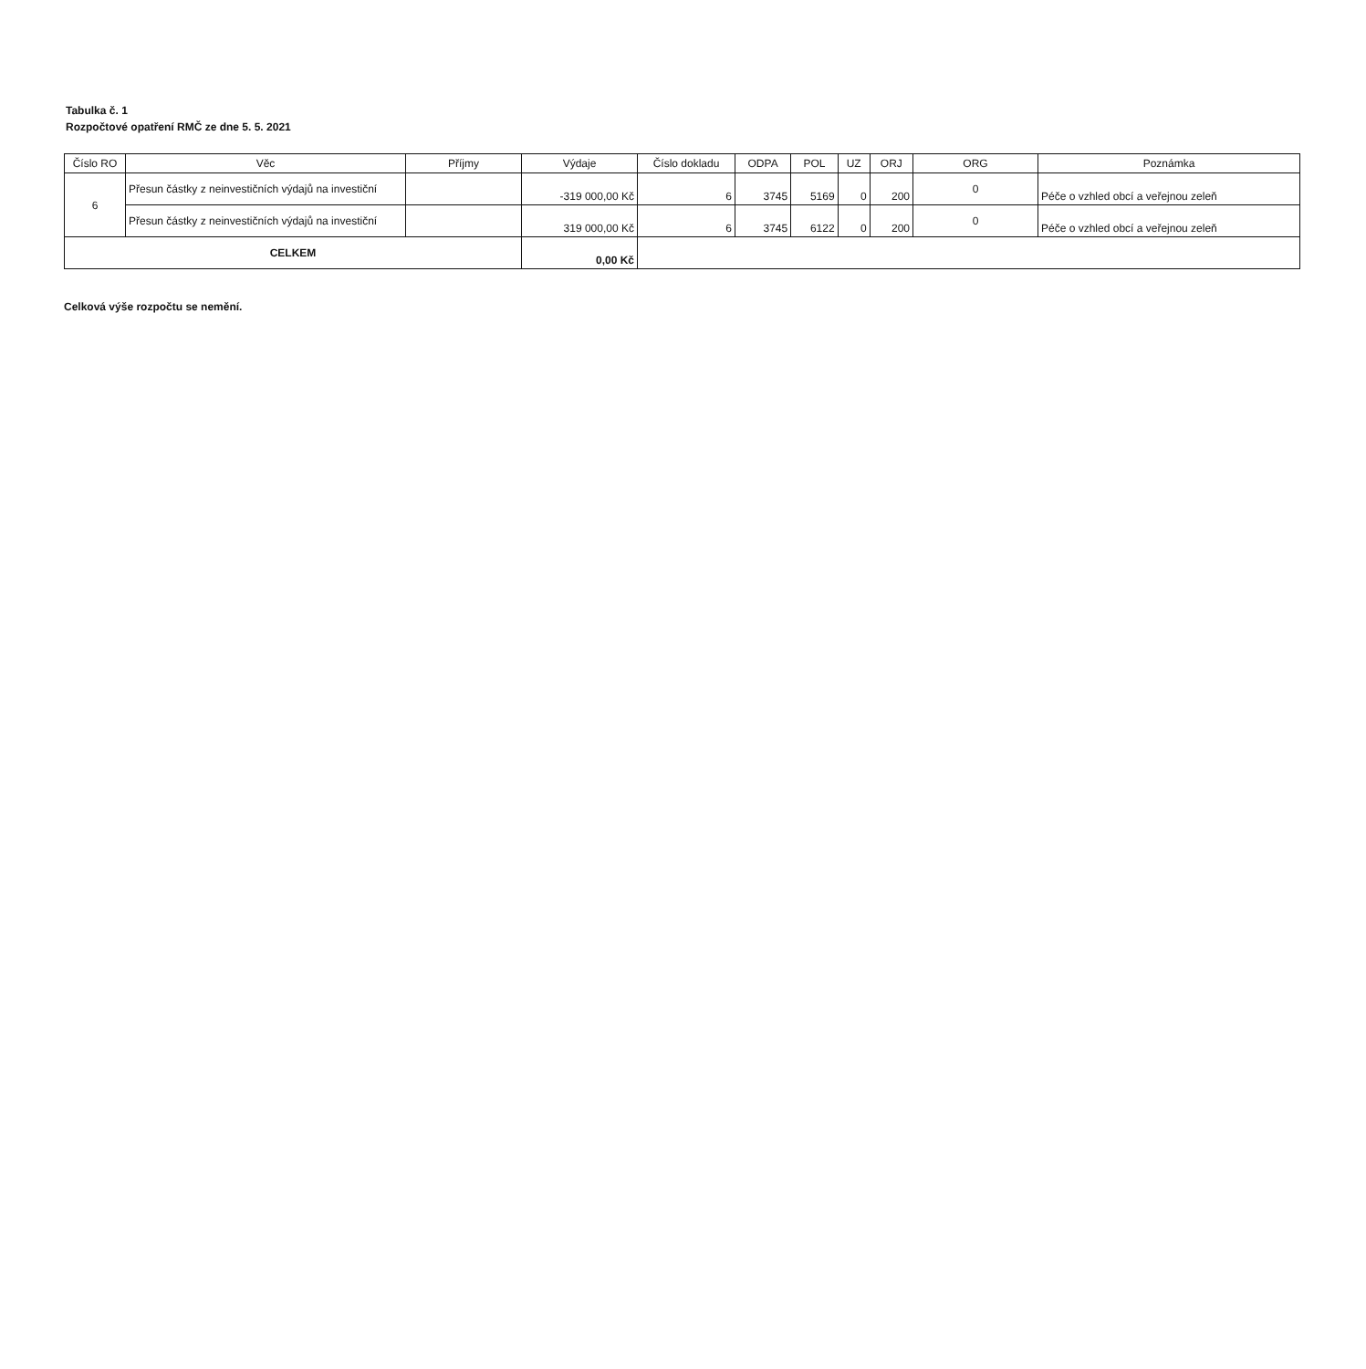Tabulka č. 1
Rozpočtové opatření RMČ ze dne 5. 5. 2021
| Číslo RO | Věc | Příjmy | Výdaje | Číslo dokladu | ODPA | POL | UZ | ORJ | ORG | Poznámka |
| --- | --- | --- | --- | --- | --- | --- | --- | --- | --- | --- |
| 6 | Přesun částky z neinvestičních výdajů na investiční | | -319 000,00 Kč | 6 | 3745 | 5169 | 0 | 200 | 0 | Péče o vzhled obcí a veřejnou zeleň |
| | Přesun částky z neinvestičních výdajů na investiční | | 319 000,00 Kč | 6 | 3745 | 6122 | 0 | 200 | 0 | Péče o vzhled obcí a veřejnou zeleň |
| CELKEM | | | 0,00 Kč | | | | | | | |
Celková výše rozpočtu se nemění.